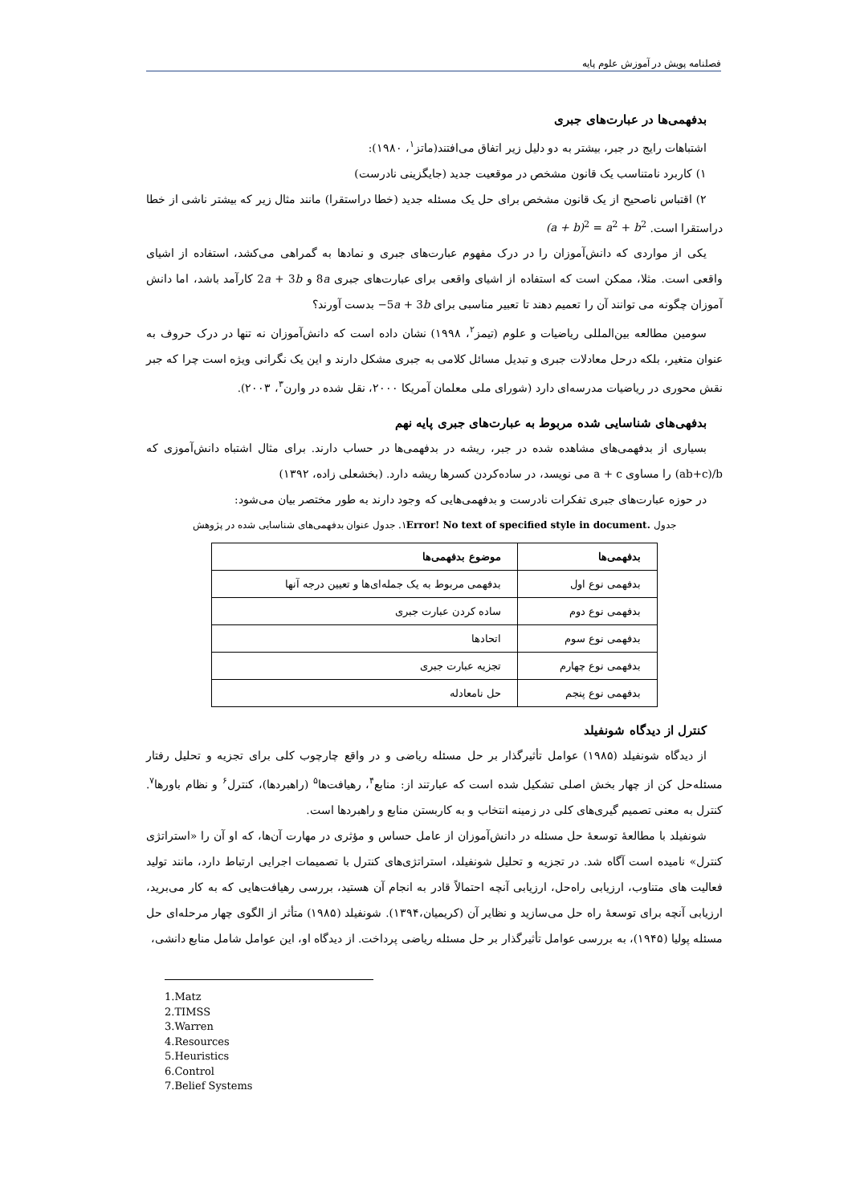فصلنامه پویش در آموزش علوم پایه
بدفهمی‌ها در عبارت‌های جبری
اشتباهات رایج در جبر، بیشتر به دو دلیل زیر اتفاق می‌افتند(ماتز<sup>۱</sup>، ۱۹۸۰):
۱) کاربرد نامتناسب یک قانون مشخص در موقعیت جدید (جایگزینی نادرست)
۲) اقتباس ناصحیح از یک قانون مشخص برای حل یک مسئله جدید (خطا دراستقرا) مانند مثال زیر که بیشتر ناشی از خطا دراستقرا است. (a + b)<sup>2</sup> = a<sup>2</sup> + b<sup>2</sup>
یکی از مواردی که دانش‌آموزان را در درک مفهوم عبارت‌های جبری و نمادها به گمراهی می‌کشد، استفاده از اشیای واقعی است. مثلا، ممکن است که استفاده از اشیای واقعی برای عبارت‌های جبری 8a و 2a + 3b کارآمد باشد، اما دانش آموزان چگونه می توانند آن را تعمیم دهند تا تعبیر مناسبی برای −5a + 3b بدست آورند؟
سومین مطالعه بین‌المللی ریاضیات و علوم (تیمز<sup>۲</sup>، ۱۹۹۸) نشان داده است که دانش‌آموزان نه تنها در درک حروف به عنوان متغیر، بلکه درحل معادلات جبری و تبدیل مسائل کلامی به جبری مشکل دارند و این یک نگرانی ویژه است چرا که جبر نقش محوری در ریاضیات مدرسه‌ای دارد (شورای ملی معلمان آمریکا ۲۰۰۰، نقل شده در وارن<sup>۳</sup>، ۲۰۰۳).
بدفهی‌های شناسایی شده مربوط به عبارت‌های جبری پایه نهم
بسیاری از بدفهمی‌های مشاهده شده در جبر، ریشه در بدفهمی‌ها در حساب دارند. برای مثال اشتباه دانش‌آموزی که (ab+c)/b را مساوی a + c می نویسد، در ساده‌کردن کسرها ریشه دارد. (بخشعلی زاده، ۱۳۹۲)
در حوزه عبارت‌های جبری تفکرات نادرست و بدفهمی‌هایی که وجود دارند به طور مختصر بیان می‌شود:
جدول Error! No text of specified style in document. ۱. جدول عنوان بدفهمی‌های شناسایی شده در پژوهش
| بدفهمی‌ها | موضوع بدفهمی‌ها |
| --- | --- |
| بدفهمی نوع اول | بدفهمی مربوط به یک جمله‌ای‌ها و تعیین درجه آنها |
| بدفهمی نوع دوم | ساده کردن عبارت جبری |
| بدفهمی نوع سوم | اتحادها |
| بدفهمی نوع چهارم | تجزیه عبارت جبری |
| بدفهمی نوع پنجم | حل نامعادله |
کنترل از دیدگاه شونفیلد
از دیدگاه شونفیلد (۱۹۸۵) عوامل تأثیرگذار بر حل مسئله ریاضی و در واقع چارچوب کلی برای تجزیه و تحلیل رفتار مسئله‌حل کن از چهار بخش اصلی تشکیل شده است که عبارتند از: منابع<sup>۴</sup>، رهیافت‌ها<sup>۵</sup> (راهبردها)، کنترل<sup>۶</sup> و نظام باورها<sup>۷</sup>. کنترل به معنی تصمیم گیری‌های کلی در زمینه انتخاب و به کاربستن منابع و راهبردها است.
شونفیلد با مطالعهٔ توسعهٔ حل مسئله در دانش‌آموزان از عامل حساس و مؤثری در مهارت آن‌ها، که او آن را «استراتژی کنترل» نامیده است آگاه شد. در تجزیه و تحلیل شونفیلد، استراتژی‌های کنترل با تصمیمات اجرایی ارتباط دارد، مانند تولید فعالیت های متناوب، ارزیابی راه‌حل، ارزیابی آنچه احتمالاً قادر به انجام آن هستید، بررسی رهیافت‌هایی که به کار می‌برید، ارزیابی آنچه برای توسعهٔ راه حل می‌سازید و نظایر آن (کریمیان،۱۳۹۴). شونفیلد (۱۹۸۵) متأثر از الگوی چهار مرحله‌ای حل مسئله پولیا (۱۹۴۵)، به بررسی عوامل تأثیرگذار بر حل مسئله ریاضی پرداخت. از دیدگاه او، این عوامل شامل منابع دانشی،
1.Matz
2.TIMSS
3.Warren
4.Resources
5.Heuristics
6.Control
7.Belief Systems